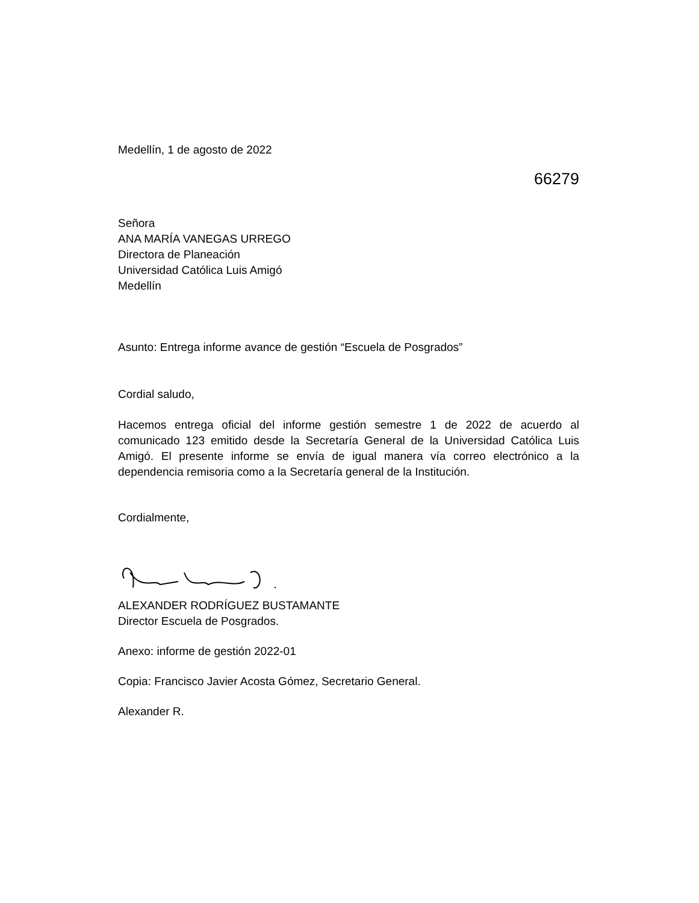Medellín, 1 de agosto de 2022
66279
Señora
ANA MARÍA VANEGAS URREGO
Directora de Planeación
Universidad Católica Luis Amigó
Medellín
Asunto: Entrega informe avance de gestión “Escuela de Posgrados”
Cordial saludo,
Hacemos entrega oficial del informe gestión semestre 1 de 2022 de acuerdo al comunicado 123 emitido desde la Secretaría General de la Universidad Católica Luis Amigó. El presente informe se envía de igual manera vía correo electrónico a la dependencia remisoria como a la Secretaría general de la Institución.
Cordialmente,
ALEXANDER RODRÍGUEZ BUSTAMANTE
Director Escuela de Posgrados.
Anexo: informe de gestión 2022-01
Copia: Francisco Javier Acosta Gómez, Secretario General.
Alexander R.